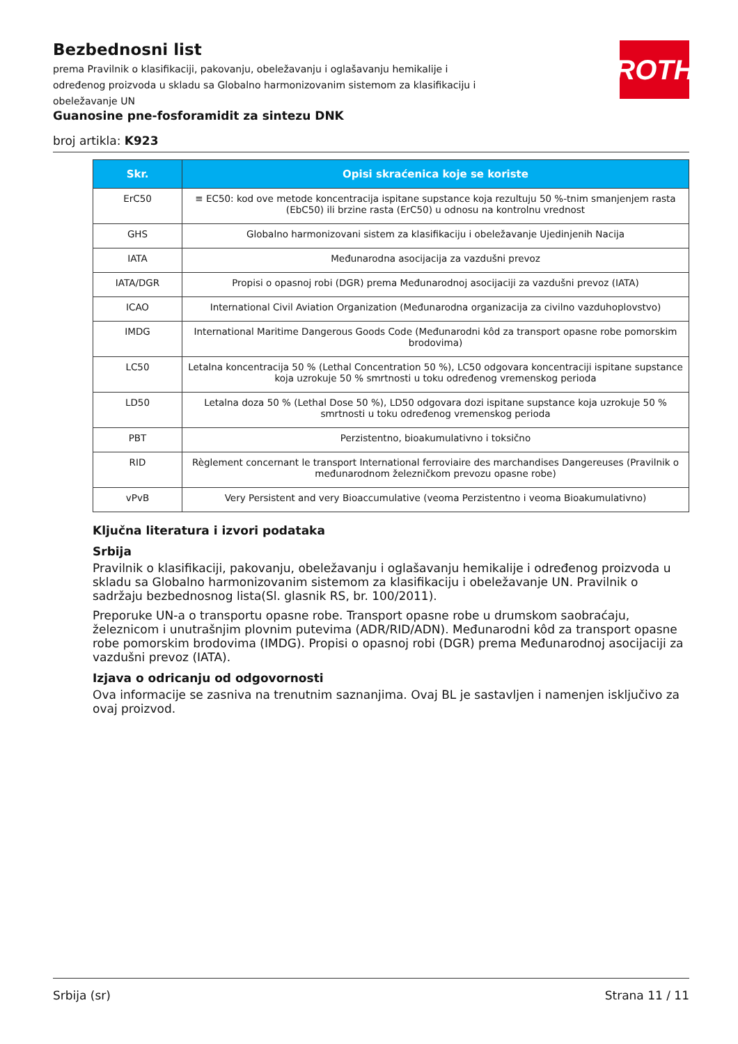Bezbednosni list
prema Pravilnik o klasifikaciji, pakovanju, obeležavanju i oglašavanju hemikalije i određenog proizvoda u skladu sa Globalno harmonizovanim sistemom za klasifikaciju i obeležavanje UN
ROTH
Guanosine pne-fosforamidit za sintezu DNK
broj artikla: K923
| Skr. | Opisi skraćenica koje se koriste |
| --- | --- |
| ErC50 | ≡ EC50: kod ove metode koncentracija ispitane supstance koja rezultuju 50 %-tnim smanjenjem rasta (EbC50) ili brzine rasta (ErC50) u odnosu na kontrolnu vrednost |
| GHS | Globalno harmonizovani sistem za klasifikaciju i obeležavanje Ujedinjenih Nacija |
| IATA | Međunarodna asocijacija za vazdušni prevoz |
| IATA/DGR | Propisi o opasnoj robi (DGR) prema Međunarodnoj asocijaciji za vazdušni prevoz (IATA) |
| ICAO | International Civil Aviation Organization (Međunarodna organizacija za civilno vazduhoplovstvo) |
| IMDG | International Maritime Dangerous Goods Code (Međunarodni kôd za transport opasne robe pomorskim brodovima) |
| LC50 | Letalna koncentracija 50 % (Lethal Concentration 50 %), LC50 odgovara koncentraciji ispitane supstance koja uzrokuje 50 % smrtnosti u toku određenog vremenskog perioda |
| LD50 | Letalna doza 50 % (Lethal Dose 50 %), LD50 odgovara dozi ispitane supstance koja uzrokuje 50 % smrtnosti u toku određenog vremenskog perioda |
| PBT | Perzistentno, bioakumulativno i toksično |
| RID | Règlement concernant le transport International ferroviaire des marchandises Dangereuses (Pravilnik o međunarodnom železničkom prevozu opasne robe) |
| vPvB | Very Persistent and very Bioaccumulative (veoma Perzistentno i veoma Bioakumulativno) |
Ključna literatura i izvori podataka
Srbija
Pravilnik o klasifikaciji, pakovanju, obeležavanju i oglašavanju hemikalije i određenog proizvoda u skladu sa Globalno harmonizovanim sistemom za klasifikaciju i obeležavanje UN. Pravilnik o sadržaju bezbednosnog lista(Sl. glasnik RS, br. 100/2011).
Preporuke UN-a o transportu opasne robe. Transport opasne robe u drumskom saobraćaju, železnicom i unutrašnjim plovnim putevima (ADR/RID/ADN). Međunarodni kôd za transport opasne robe pomorskim brodovima (IMDG). Propisi o opasnoj robi (DGR) prema Međunarodnoj asocijaciji za vazdušni prevoz (IATA).
Izjava o odricanju od odgovornosti
Ova informacije se zasniva na trenutnim saznanjima. Ovaj BL je sastavljen i namenjen isključivo za ovaj proizvod.
Srbija (sr) Strana 11 / 11